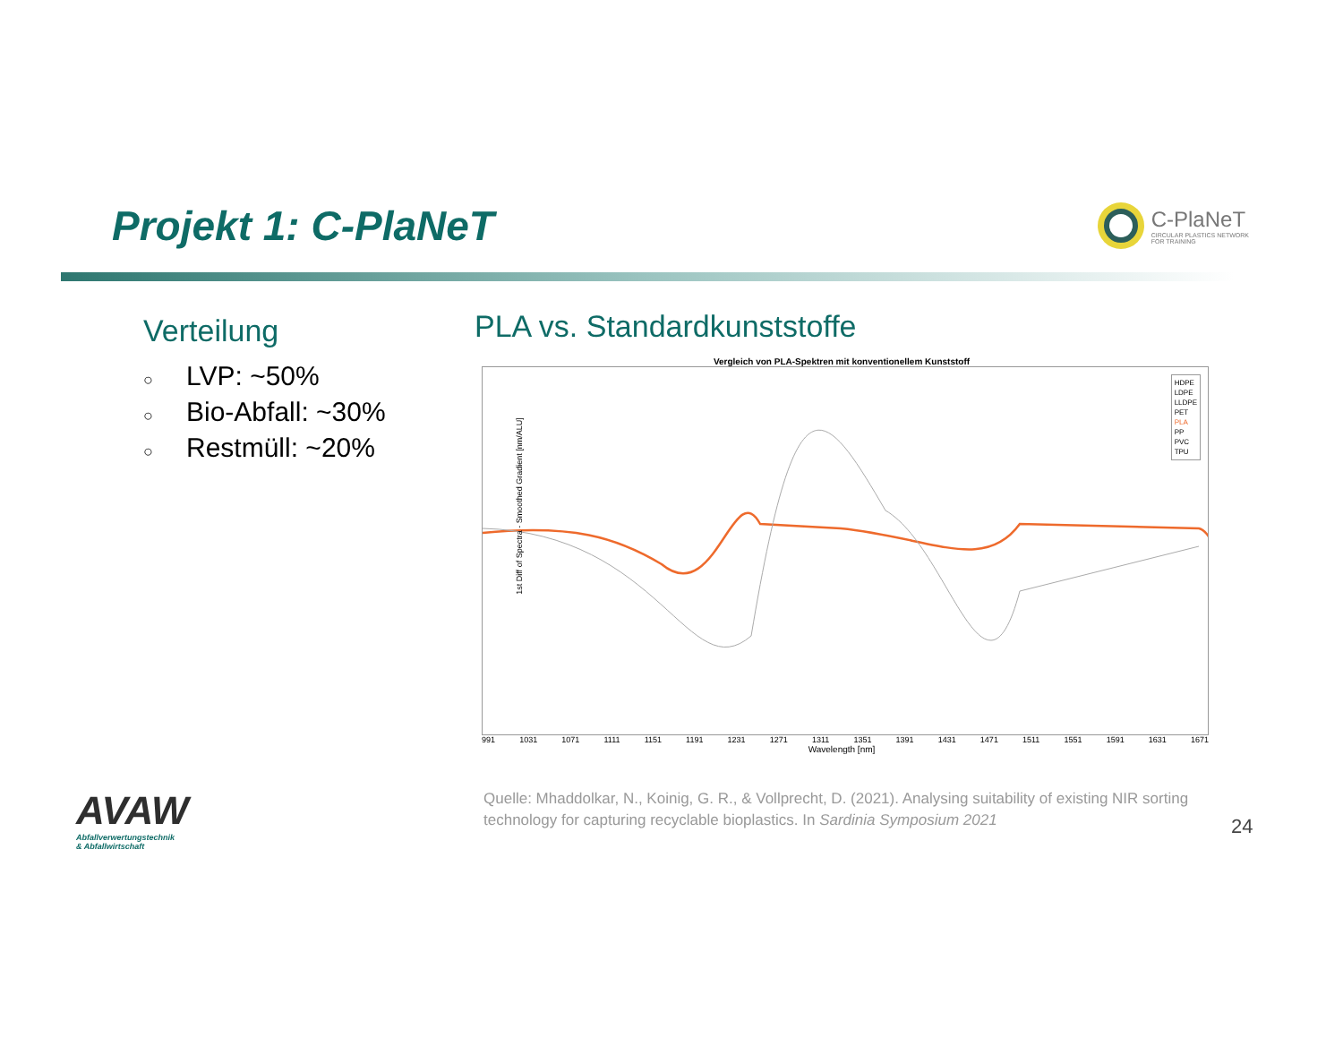Projekt 1: C-PlaNeT
C-PlaNeT
CIRCULAR PLASTICS NETWORK
FOR TRAINING
Verteilung
○ LVP: ~50%
○ Bio-Abfall: ~30%
○ Restmüll: ~20%
PLA vs. Standardkunststoffe
Vergleich von PLA-Spektren mit konventionellem Kunststoff
HDPE
LDPE
LLDPE
PET
PLA
PP
PVC
TPU
1st Diff of Spectra - Smoothed Gradient [nm/ALU]
991 1031 1071 1111 1151 1191 1231 1271 1311 1351 1391 1431 1471 1511 1551 1591 1631 1671
Wavelength [nm]
AVAW
Abfallverwertungstechnik
& Abfallwirtschaft
Quelle: Mhaddolkar, N., Koinig, G. R., & Vollprecht, D. (2021). Analysing suitability of existing NIR sorting technology for capturing recyclable bioplastics. In Sardinia Symposium 2021
24